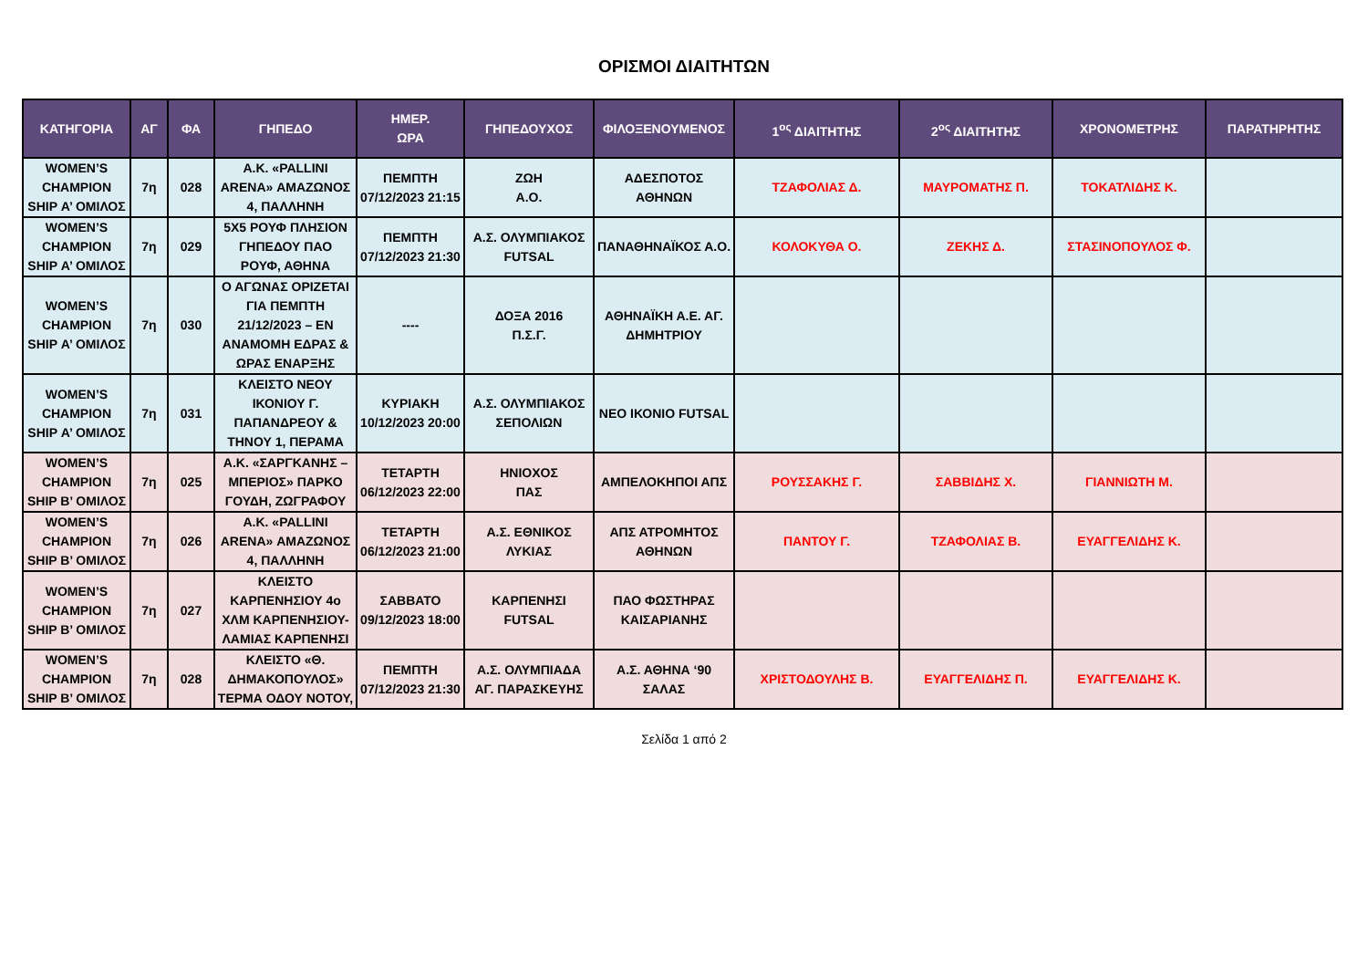ΟΡΙΣΜΟΙ ΔΙΑΙΤΗΤΩΝ
| ΚΑΤΗΓΟΡΙΑ | ΑΓ | ΦΑ | ΓΗΠΕΔΟ | ΗΜΕΡ. ΩΡΑ | ΓΗΠΕΔΟΥΧΟΣ | ΦΙΛΟΞΕΝΟΥΜΕΝΟΣ | 1<sup>ος</sup> ΔΙΑΙΤΗΤΗΣ | 2<sup>ος</sup> ΔΙΑΙΤΗΤΗΣ | ΧΡΟΝΟΜΕΤΡΗΣ | ΠΑΡΑΤΗΡΗΤΗΣ |
| --- | --- | --- | --- | --- | --- | --- | --- | --- | --- | --- |
| WOMEN’S CHAMPION SHIP Α’ ΟΜΙΛΟΣ | 7η | 028 | Α.Κ. «PALLINI ARENA» ΑΜΑΖΩΝΟΣ 4, ΠΑΛΛΗΝΗ | ΠΕΜΠΤΗ 07/12/2023 21:15 | ΖΩΗ Α.Ο. | ΑΔΕΣΠΟΤΟΣ ΑΘΗΝΩΝ | ΤΖΑΦΟΛΙΑΣ Δ. | ΜΑΥΡΟΜΑΤΗΣ Π. | ΤΟΚΑΤΛΙΔΗΣ Κ. | |
| WOMEN’S CHAMPION SHIP Α’ ΟΜΙΛΟΣ | 7η | 029 | 5Χ5 ΡΟΥΦ ΠΛΗΣΙΟΝ ΓΗΠΕΔΟΥ ΠΑΟ ΡΟΥΦ, ΑΘΗΝΑ | ΠΕΜΠΤΗ 07/12/2023 21:30 | Α.Σ. ΟΛΥΜΠΙΑΚΟΣ FUTSAL | ΠΑΝΑΘΗΝΑΪΚΟΣ Α.Ο. | ΚΟΛΟΚΥΘΑ Ο. | ΖΕΚΗΣ Δ. | ΣΤΑΣΙΝΟΠΟΥΛΟΣ Φ. | |
| WOMEN’S CHAMPION SHIP Α’ ΟΜΙΛΟΣ | 7η | 030 | Ο ΑΓΩΝΑΣ ΟΡΙΖΕΤΑΙ ΓΙΑ ΠΕΜΠΤΗ 21/12/2023 – ΕΝ ΑΝΑΜΟΜΗ ΕΔΡΑΣ & ΩΡΑΣ ΕΝΑΡΞΗΣ | ---- | ΔΟΞΑ 2016 Π.Σ.Γ. | ΑΘΗΝΑΪΚΗ Α.Ε. ΑΓ. ΔΗΜΗΤΡΙΟΥ | | | | |
| WOMEN’S CHAMPION SHIP Α’ ΟΜΙΛΟΣ | 7η | 031 | ΚΛΕΙΣΤΟ ΝΕΟΥ ΙΚΟΝΙΟΥ Γ. ΠΑΠΑΝΔΡΕΟΥ & ΤΗΝΟΥ 1, ΠΕΡΑΜΑ | ΚΥΡΙΑΚΗ 10/12/2023 20:00 | Α.Σ. ΟΛΥΜΠΙΑΚΟΣ ΣΕΠΟΛΙΩΝ | ΝΕΟ ΙΚΟΝΙΟ FUTSAL | | | | |
| WOMEN’S CHAMPION SHIP Β’ ΟΜΙΛΟΣ | 7η | 025 | Α.Κ. «ΣΑΡΓΚΑΝΗΣ – ΜΠΕΡΙΟΣ» ΠΑΡΚΟ ΓΟΥΔΗ, ΖΩΓΡΑΦΟΥ | ΤΕΤΑΡΤΗ 06/12/2023 22:00 | ΗΝΙΟΧΟΣ ΠΑΣ | ΑΜΠΕΛΟΚΗΠΟΙ ΑΠΣ | ΡΟΥΣΣΑΚΗΣ Γ. | ΣΑΒΒΙΔΗΣ Χ. | ΓΙΑΝΝΙΩΤΗ Μ. | |
| WOMEN’S CHAMPION SHIP Β’ ΟΜΙΛΟΣ | 7η | 026 | Α.Κ. «PALLINI ARENA» ΑΜΑΖΩΝΟΣ 4, ΠΑΛΛΗΝΗ | ΤΕΤΑΡΤΗ 06/12/2023 21:00 | Α.Σ. ΕΘΝΙΚΟΣ ΛΥΚΙΑΣ | ΑΠΣ ΑΤΡΟΜΗΤΟΣ ΑΘΗΝΩΝ | ΠΑΝΤΟΥ Γ. | ΤΖΑΦΟΛΙΑΣ Β. | ΕΥΑΓΓΕΛΙΔΗΣ Κ. | |
| WOMEN’S CHAMPION SHIP Β’ ΟΜΙΛΟΣ | 7η | 027 | ΚΛΕΙΣΤΟ ΚΑΡΠΕΝΗΣΙΟΥ 4ο ΧΛΜ ΚΑΡΠΕΝΗΣΙΟΥ-ΛΑΜΙΑΣ ΚΑΡΠΕΝΗΣΙ | ΣΑΒΒΑΤΟ 09/12/2023 18:00 | ΚΑΡΠΕΝΗΣΙ FUTSAL | ΠΑΟ ΦΩΣΤΗΡΑΣ ΚΑΙΣΑΡΙΑΝΗΣ | | | | |
| WOMEN’S CHAMPION SHIP Β’ ΟΜΙΛΟΣ | 7η | 028 | ΚΛΕΙΣΤΟ «Θ. ΔΗΜΑΚΟΠΟΥΛΟΣ» ΤΕΡΜΑ ΟΔΟΥ ΝΟΤΟΥ, | ΠΕΜΠΤΗ 07/12/2023 21:30 | Α.Σ. ΟΛΥΜΠΙΑΔΑ ΑΓ. ΠΑΡΑΣΚΕΥΗΣ | Α.Σ. ΑΘΗΝΑ ‘90 ΣΑΛΑΣ | ΧΡΙΣΤΟΔΟΥΛΗΣ Β. | ΕΥΑΓΓΕΛΙΔΗΣ Π. | ΕΥΑΓΓΕΛΙΔΗΣ Κ. | |
Σελίδα 1 από 2